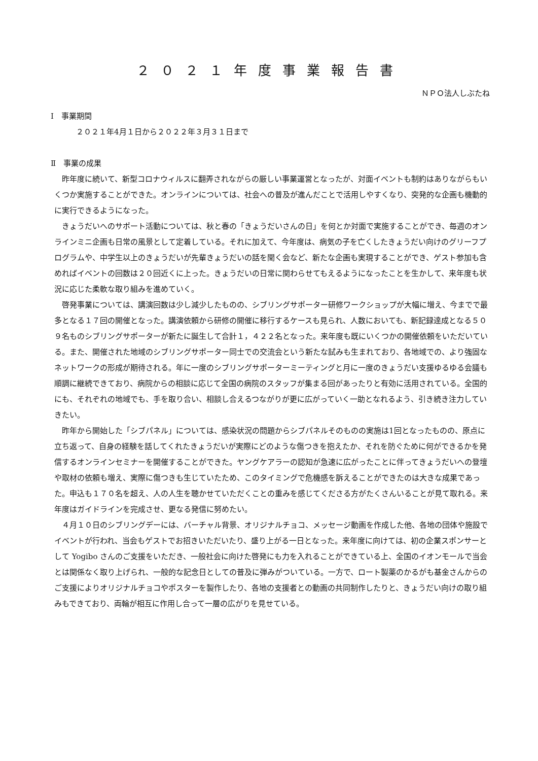２０２１年度事業報告書
ＮＰＯ法人しぶたね
Ⅰ　事業期間
２０２１年4月１日から２０２２年３月３１日まで
Ⅱ　事業の成果
昨年度に続いて、新型コロナウィルスに翻弄されながらの厳しい事業運営となったが、対面イベントも制約はありながらもいくつか実施することができた。オンラインについては、社会への普及が進んだことで活用しやすくなり、突発的な企画も機動的に実行できるようになった。
きょうだいへのサポート活動については、秋と春の「きょうだいさんの日」を何とか対面で実施することができ、毎週のオンラインミニ企画も日常の風景として定着している。それに加えて、今年度は、病気の子を亡くしたきょうだい向けのグリーフプログラムや、中学生以上のきょうだいが先輩きょうだいの話を聞く会など、新たな企画も実現することができ、ゲスト参加も含めればイベントの回数は２０回近くに上った。きょうだいの日常に関わらせてもえるようになったことを生かして、来年度も状況に応じた柔軟な取り組みを進めていく。
啓発事業については、講演回数は少し減少したものの、シブリングサポーター研修ワークショップが大幅に増え、今までで最多となる１７回の開催となった。講演依頼から研修の開催に移行するケースも見られ、人数においても、新記録達成となる５０９名ものシブリングサポーターが新たに誕生して合計１，４２２名となった。来年度も既にいくつかの開催依頼をいただいている。また、開催された地域のシブリングサポーター同士での交流会という新たな試みも生まれており、各地域での、より強固なネットワークの形成が期待される。年に一度のシブリングサポーターミーティングと月に一度のきょうだい支援ゆるゆる会議も順調に継続できており、病院からの相談に応じて全国の病院のスタッフが集まる回があったりと有効に活用されている。全国的にも、それぞれの地域でも、手を取り合い、相談し合えるつながりが更に広がっていく一助となれるよう、引き続き注力していきたい。
昨年から開始した「シブパネル」については、感染状況の問題からシブパネルそのものの実施は1回となったものの、原点に立ち返って、自身の経験を話してくれたきょうだいが実際にどのような傷つきを抱えたか、それを防ぐために何ができるかを発信するオンラインセミナーを開催することができた。ヤングケアラーの認知が急速に広がったことに伴ってきょうだいへの登壇や取材の依頼も増え、実際に傷つきも生じていたため、このタイミングで危機感を訴えることができたのは大きな成果であった。申込も１７０名を超え、人の人生を聴かせていただくことの重みを感じてくださる方がたくさんいることが見て取れる。来年度はガイドラインを完成させ、更なる発信に努めたい。
４月１０日のシブリングデーには、バーチャル背景、オリジナルチョコ、メッセージ動画を作成した他、各地の団体や施設でイベントが行われ、当会もゲストでお招きいただいたり、盛り上がる一日となった。来年度に向けては、初の企業スポンサーとして Yogibo さんのご支援をいただき、一般社会に向けた啓発にも力を入れることができている上、全国のイオンモールで当会とは関係なく取り上げられ、一般的な記念日としての普及に弾みがついている。一方で、ロート製薬のかるがも基金さんからのご支援によりオリジナルチョコやポスターを製作したり、各地の支援者との動画の共同制作したりと、きょうだい向けの取り組みもできており、両輪が相互に作用し合って一層の広がりを見せている。